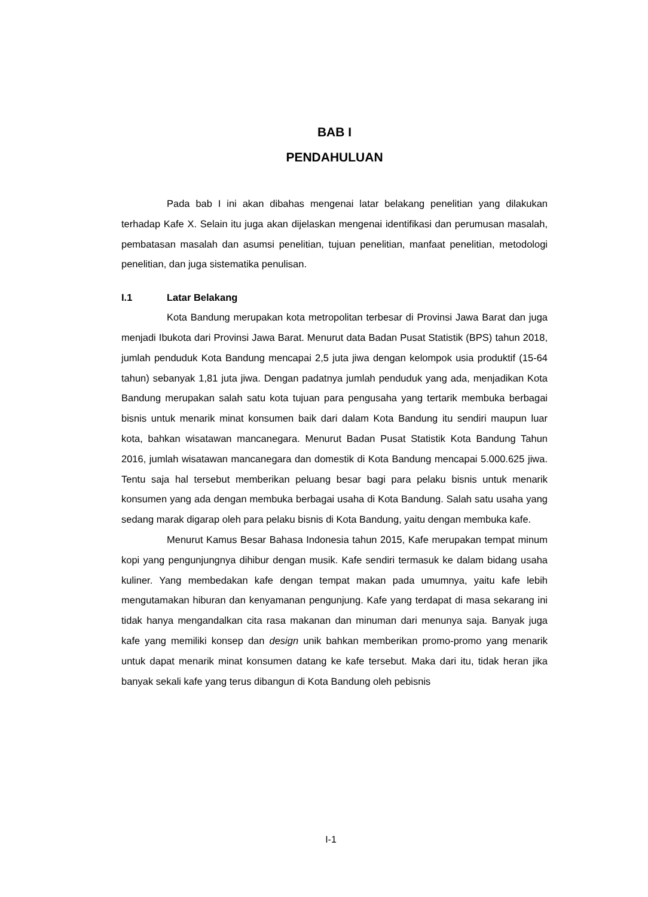BAB I
PENDAHULUAN
Pada bab I ini akan dibahas mengenai latar belakang penelitian yang dilakukan terhadap Kafe X. Selain itu juga akan dijelaskan mengenai identifikasi dan perumusan masalah, pembatasan masalah dan asumsi penelitian, tujuan penelitian, manfaat penelitian, metodologi penelitian, dan juga sistematika penulisan.
I.1 Latar Belakang
Kota Bandung merupakan kota metropolitan terbesar di Provinsi Jawa Barat dan juga menjadi Ibukota dari Provinsi Jawa Barat. Menurut data Badan Pusat Statistik (BPS) tahun 2018, jumlah penduduk Kota Bandung mencapai 2,5 juta jiwa dengan kelompok usia produktif (15-64 tahun) sebanyak 1,81 juta jiwa. Dengan padatnya jumlah penduduk yang ada, menjadikan Kota Bandung merupakan salah satu kota tujuan para pengusaha yang tertarik membuka berbagai bisnis untuk menarik minat konsumen baik dari dalam Kota Bandung itu sendiri maupun luar kota, bahkan wisatawan mancanegara. Menurut Badan Pusat Statistik Kota Bandung Tahun 2016, jumlah wisatawan mancanegara dan domestik di Kota Bandung mencapai 5.000.625 jiwa. Tentu saja hal tersebut memberikan peluang besar bagi para pelaku bisnis untuk menarik konsumen yang ada dengan membuka berbagai usaha di Kota Bandung. Salah satu usaha yang sedang marak digarap oleh para pelaku bisnis di Kota Bandung, yaitu dengan membuka kafe.
Menurut Kamus Besar Bahasa Indonesia tahun 2015, Kafe merupakan tempat minum kopi yang pengunjungnya dihibur dengan musik. Kafe sendiri termasuk ke dalam bidang usaha kuliner. Yang membedakan kafe dengan tempat makan pada umumnya, yaitu kafe lebih mengutamakan hiburan dan kenyamanan pengunjung. Kafe yang terdapat di masa sekarang ini tidak hanya mengandalkan cita rasa makanan dan minuman dari menunya saja. Banyak juga kafe yang memiliki konsep dan design unik bahkan memberikan promo-promo yang menarik untuk dapat menarik minat konsumen datang ke kafe tersebut. Maka dari itu, tidak heran jika banyak sekali kafe yang terus dibangun di Kota Bandung oleh pebisnis
I-1